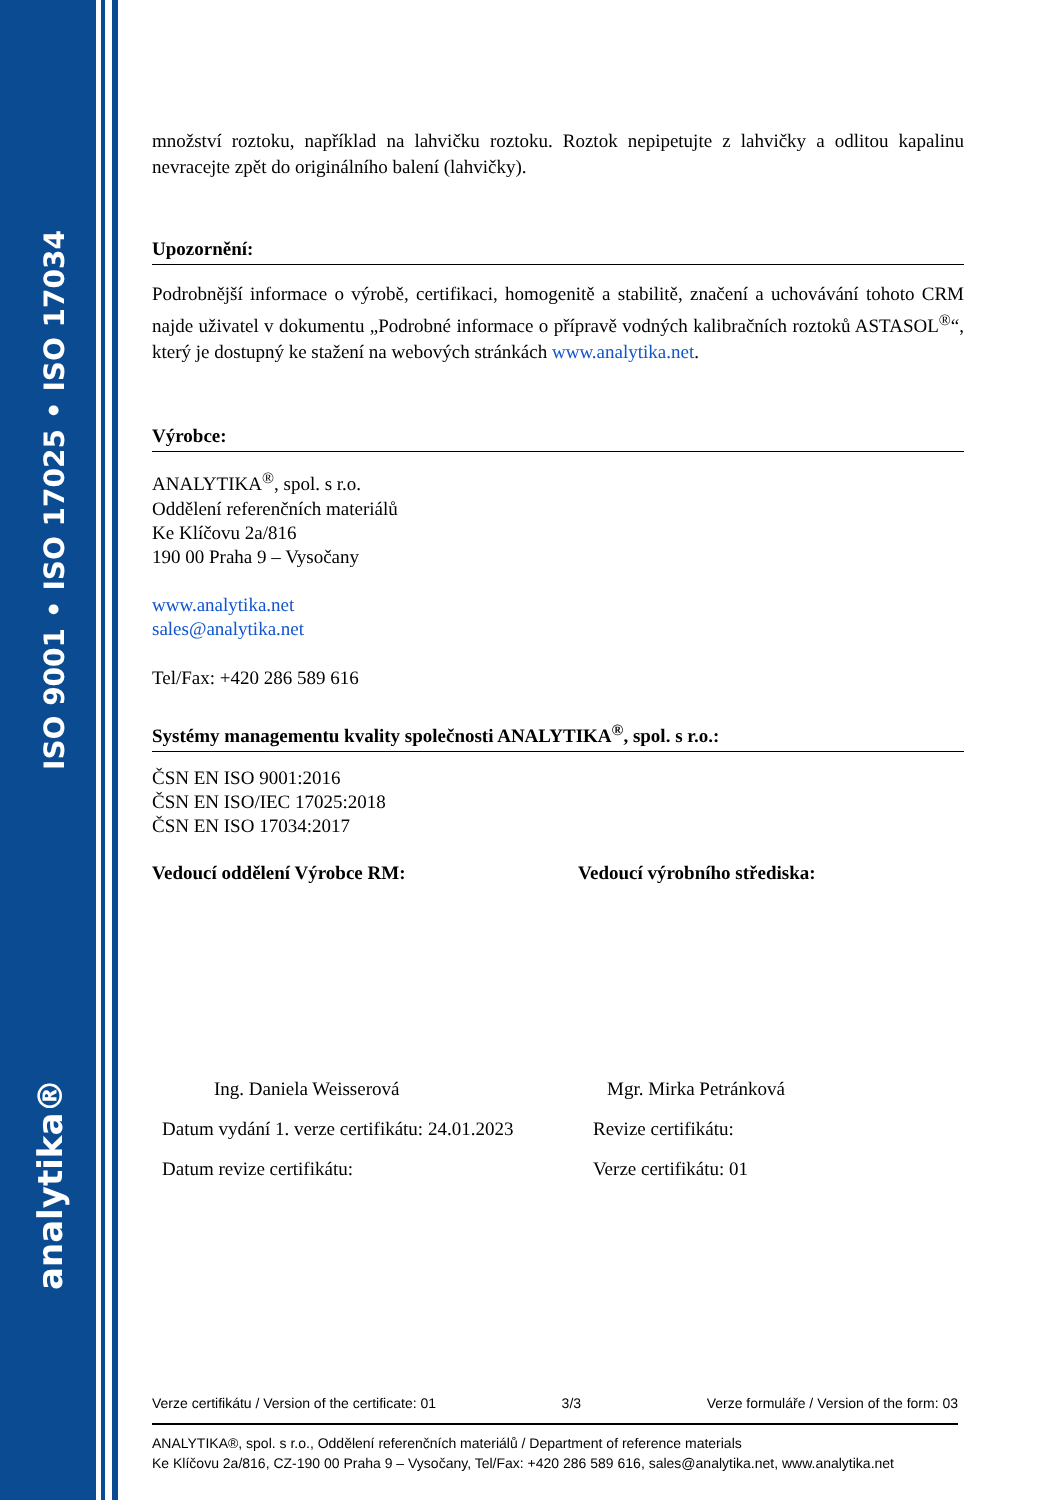ISO 9001 • ISO 17025 • ISO 17034
analytika®
množství roztoku, například na lahvičku roztoku. Roztok nepipetujte z lahvičky a odlitou kapalinu nevracejte zpět do originálního balení (lahvičky).
Upozornění:
Podrobnější informace o výrobě, certifikaci, homogenitě a stabilitě, značení a uchovávání tohoto CRM najde uživatel v dokumentu „Podrobné informace o přípravě vodných kalibračních roztoků ASTASOL<sup>®</sup>“, který je dostupný ke stažení na webových stránkách www.analytika.net.
Výrobce:
ANALYTIKA<sup>®</sup>, spol. s r.o.
Oddělení referenčních materiálů
Ke Klíčovu 2a/816
190 00 Praha 9 – Vysočany
www.analytika.net
sales@analytika.net
Tel/Fax: +420 286 589 616
Systémy managementu kvality společnosti ANALYTIKA<sup>®</sup>, spol. s r.o.:
ČSN EN ISO 9001:2016
ČSN EN ISO/IEC 17025:2018
ČSN EN ISO 17034:2017
Vedoucí oddělení Výrobce RM: Vedoucí výrobního střediska:
Ing. Daniela Weisserová
Datum vydání 1. verze certifikátu: 24.01.2023
Datum revize certifikátu:
Mgr. Mirka Petránková
Revize certifikátu:
Verze certifikátu: 01
Verze certifikátu / Version of the certificate: 01 3/3 Verze formuláře / Version of the form: 03
ANALYTIKA®, spol. s r.o., Oddělení referenčních materiálů / Department of reference materials
Ke Klíčovu 2a/816, CZ-190 00 Praha 9 – Vysočany, Tel/Fax: +420 286 589 616, sales@analytika.net, www.analytika.net